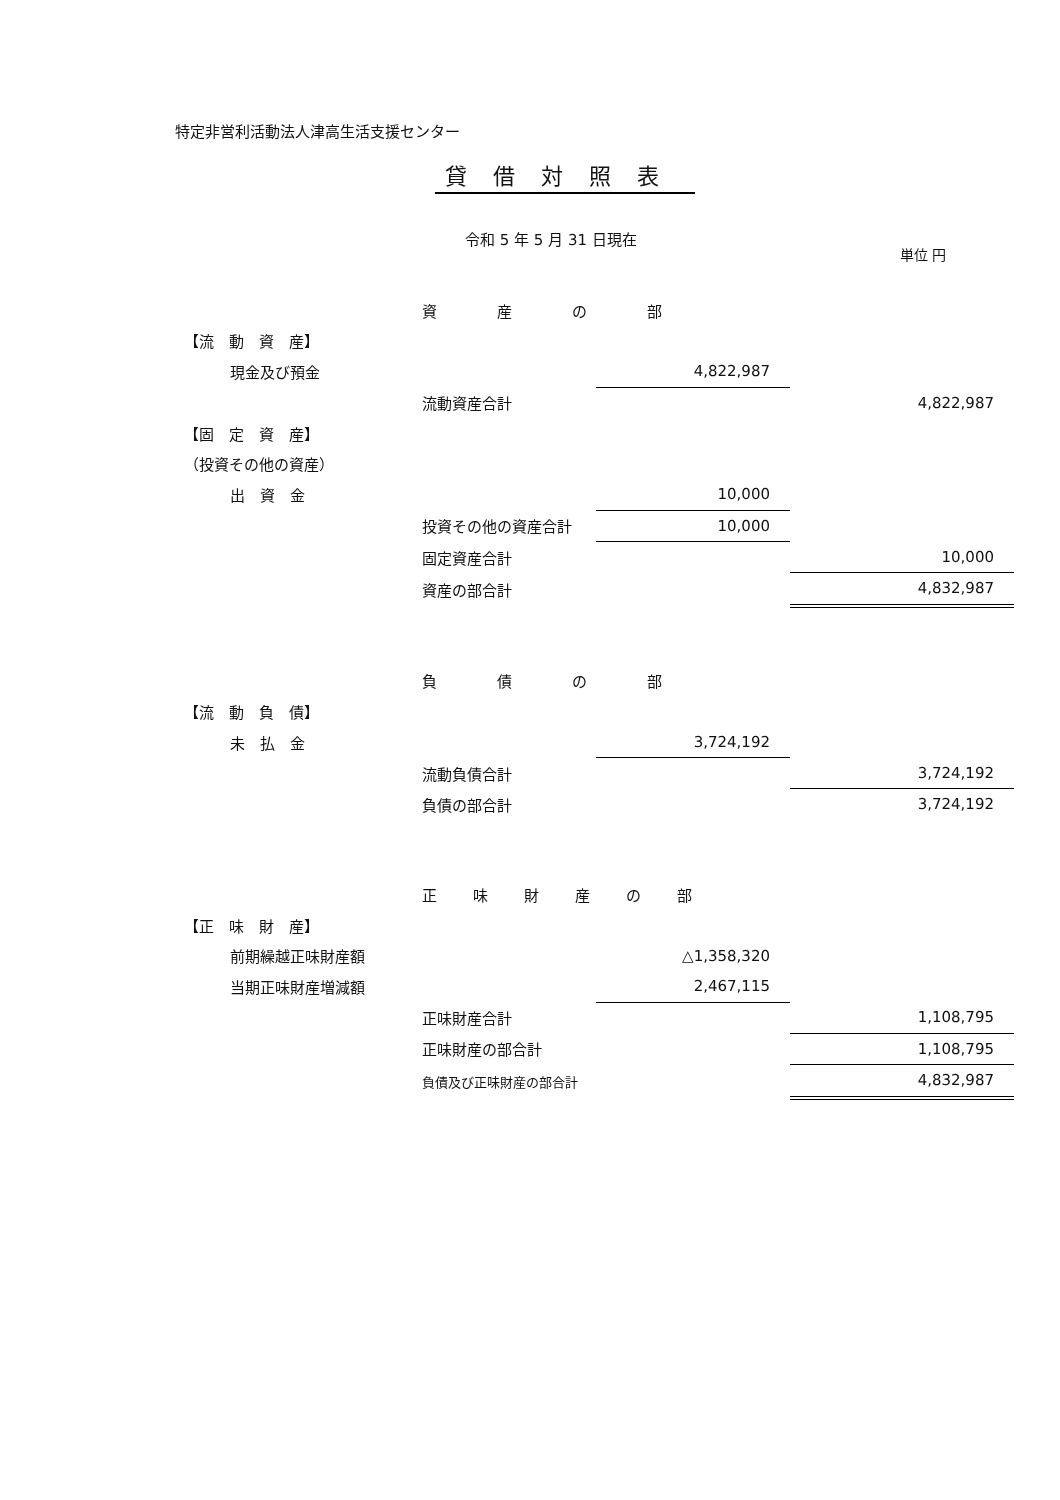特定非営利活動法人津高生活支援センター
貸借対照表
令和 5 年 5 月 31 日現在
単位 円
| | 資産の部 | | |
| 【流 動 資 産】 | | | |
| 現金及び預金 | | 4,822,987 | |
| | 流動資産合計 | | 4,822,987 |
| 【固 定 資 産】 | | | |
| （投資その他の資産） | | | |
| 出 資 金 | | 10,000 | |
| | 投資その他の資産合計 | 10,000 | |
| | 固定資産合計 | | 10,000 |
| | 資産の部合計 | | 4,832,987 |
| | 負債の部 | | |
| 【流 動 負 債】 | | | |
| 未 払 金 | | 3,724,192 | |
| | 流動負債合計 | | 3,724,192 |
| | 負債の部合計 | | 3,724,192 |
| | 正味財産の部 | | |
| 【正 味 財 産】 | | | |
| 前期繰越正味財産額 | | △1,358,320 | |
| 当期正味財産増減額 | | 2,467,115 | |
| | 正味財産合計 | | 1,108,795 |
| | 正味財産の部合計 | | 1,108,795 |
| | 負債及び正味財産の部合計 | | 4,832,987 |